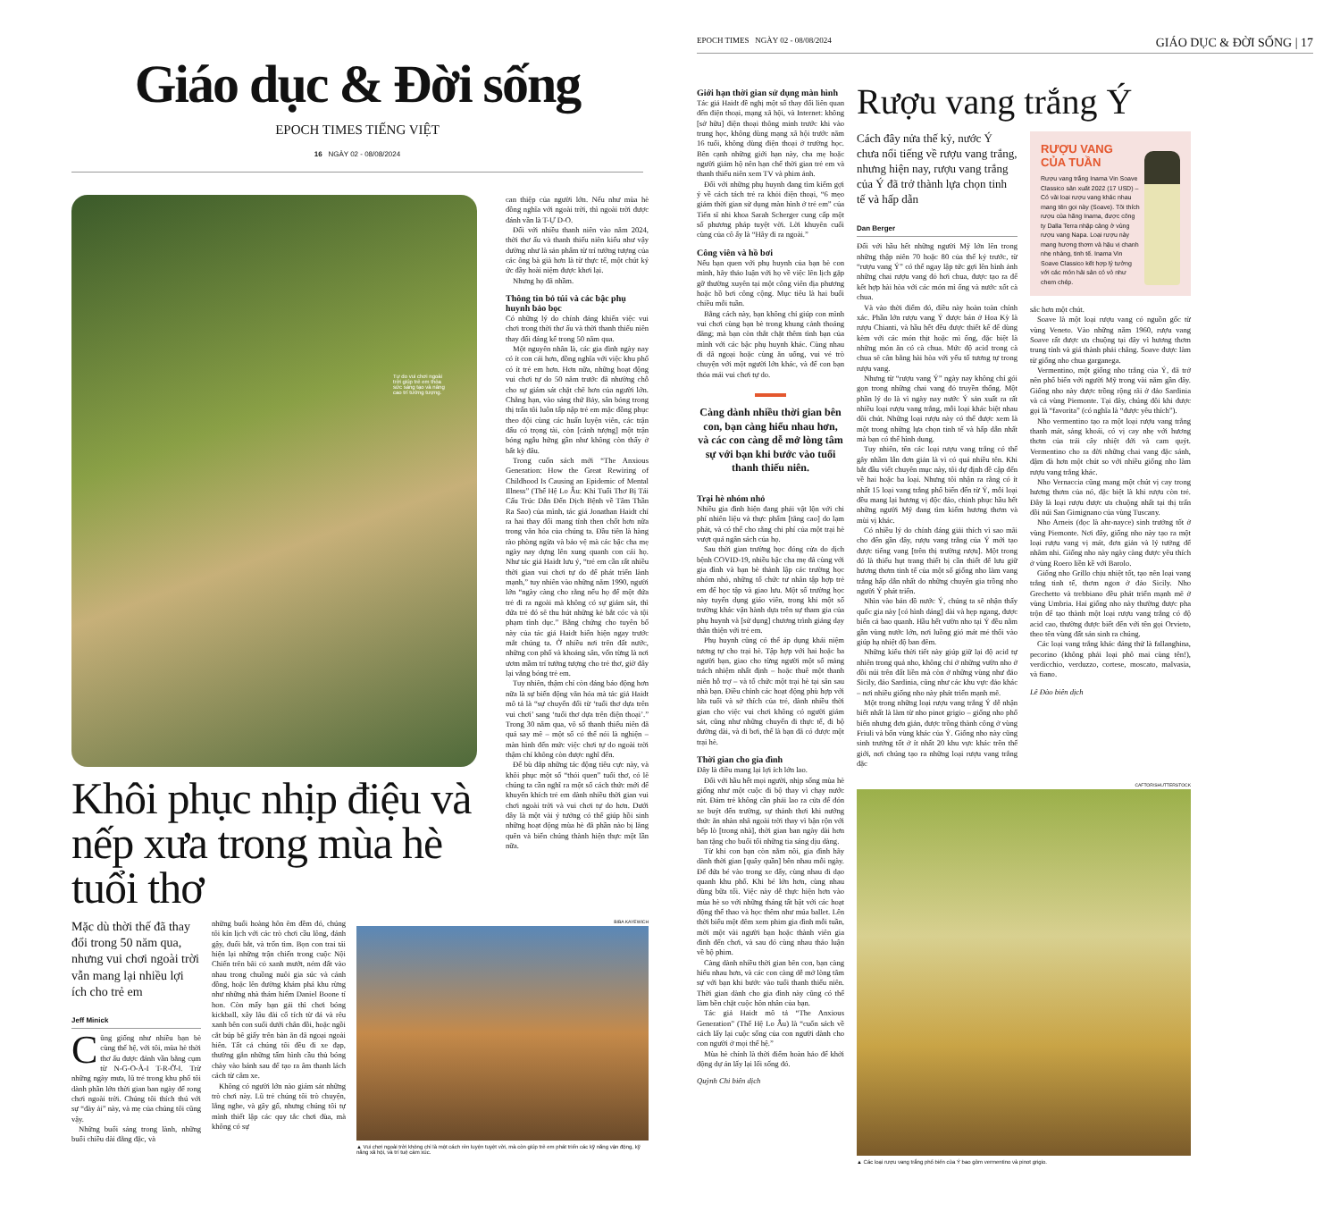Giáo dục & Đời sống
EPOCH TIMES TIẾNG VIỆT
16 NGÀY 02 - 08/08/2024
Khôi phục nhịp điệu và nếp xưa trong mùa hè tuổi thơ
Tự do vui chơi ngoài trời giúp trẻ em thỏa sức sáng tạo và nâng cao trí tưởng tượng.
Mặc dù thời thế đã thay đổi trong 50 năm qua, nhưng vui chơi ngoài trời vẫn mang lại nhiều lợi ích cho trẻ em
Jeff Minick
Cũng giống như nhiều bạn bè cùng thế hệ, với tôi, mùa hè thời thơ ấu được đánh vần bằng cụm từ N-G-O-À-I T-R-Ờ-I. Trừ những ngày mưa, lũ trẻ trong khu phố tôi dành phần lớn thời gian ban ngày để rong chơi ngoài trời. Chúng tôi thích thú với sự “đày ải” này, và mẹ của chúng tôi cũng vậy.
Những buổi sáng trong lành, những buổi chiều dài đằng đặc, và
những buổi hoàng hôn êm đềm đó, chúng tôi kín lịch với các trò chơi cầu lông, đánh gậy, đuổi bắt, và trốn tìm. Bọn con trai tái hiện lại những trận chiến trong cuộc Nội Chiến trên bãi cỏ xanh mướt, ném đất vào nhau trong chuồng nuôi gia súc và cánh đồng, hoặc lên đường khám phá khu rừng như những nhà thám hiểm Daniel Boone tí hon. Còn mấy bạn gái thì chơi bóng kickball, xây lâu đài cổ tích từ đá và rêu xanh bên con suối dưới chân đồi, hoặc ngồi cắt búp bê giấy trên bàn ăn đã ngoại ngoài hiên. Tất cả chúng tôi đều đi xe đạp, thường gắn những tấm hình cầu thủ bóng chày vào bánh sau để tạo ra âm thanh lách cách từ căm xe.
Không có người lớn nào giám sát những trò chơi này. Lũ trẻ chúng tôi trò chuyện, lắng nghe, và gây gổ, nhưng chúng tôi tự mình thiết lập các quy tắc chơi đùa, mà không có sự
can thiệp của người lớn. Nếu như mùa hè đồng nghĩa với ngoài trời, thì ngoài trời được đánh vần là T-Ự D-O.
Đối với nhiều thanh niên vào năm 2024, thời thơ ấu và thanh thiếu niên kiểu như vậy dường như là sản phẩm từ trí tưởng tượng của các ông bà già hơn là từ thực tế, một chút ký ức đầy hoài niệm được khơi lại.
Nhưng họ đã nhầm.
Thông tin bỏ túi và các bậc phụ huynh bảo bọc
Có những lý do chính đáng khiến việc vui chơi trong thời thơ ấu và thời thanh thiếu niên thay đổi đáng kể trong 50 năm qua.
Một nguyên nhân là, các gia đình ngày nay có ít con cái hơn, đồng nghĩa với việc khu phố có ít trẻ em hơn. Hơn nữa, những hoạt động vui chơi tự do 50 năm trước đã nhường chỗ cho sự giám sát chặt chẽ hơn của người lớn. Chẳng hạn, vào sáng thứ Bảy, sân bóng trong thị trấn tôi luôn tấp nập trẻ em mặc đồng phục theo đội cùng các huấn luyện viên, các trận đấu có trọng tài, còn [cảnh tượng] một trận bóng ngẫu hứng gần như không còn thấy ở bất kỳ đâu.
Trong cuốn sách mới “The Anxious Generation: How the Great Rewiring of Childhood Is Causing an Epidemic of Mental Illness” (Thế Hệ Lo Âu: Khi Tuổi Thơ Bị Tái Cấu Trúc Dẫn Đến Dịch Bệnh về Tâm Thần Ra Sao) của mình, tác giả Jonathan Haidt chỉ ra hai thay đổi mang tính then chốt hơn nữa trong văn hóa của chúng ta. Đầu tiên là hàng rào phòng ngừa và bảo vệ mà các bậc cha mẹ ngày nay dựng lên xung quanh con cái họ. Như tác giả Haidt lưu ý, “trẻ em cần rất nhiều thời gian vui chơi tự do để phát triển lành mạnh,” tuy nhiên vào những năm 1990, người lớn “ngày càng cho rằng nếu họ để một đứa trẻ đi ra ngoài mà không có sự giám sát, thì đứa trẻ đó sẽ thu hút những kẻ bắt cóc và tội phạm tình dục.” Bằng chứng cho tuyên bố này của tác giả Haidt hiển hiện ngay trước mắt chúng ta. Ở nhiều nơi trên đất nước, những con phố và khoảng sân, vốn từng là nơi ươm mầm trí tưởng tượng cho trẻ thơ, giờ đây lại vắng bóng trẻ em.
Tuy nhiên, thậm chí còn đáng báo động hơn nữa là sự biến động văn hóa mà tác giả Haidt mô tả là “sự chuyển đổi từ ‘tuổi thơ dựa trên vui chơi’ sang ‘tuổi thơ dựa trên điện thoại’.” Trong 30 năm qua, vô số thanh thiếu niên đã quá say mê – một số có thể nói là nghiện – màn hình đến mức việc chơi tự do ngoài trời thậm chí không còn được nghĩ đến.
Để bù đắp những tác động tiêu cực này, và khôi phục một số “thói quen” tuổi thơ, có lẽ chúng ta cần nghĩ ra một số cách thức mới để khuyến khích trẻ em dành nhiều thời gian vui chơi ngoài trời và vui chơi tự do hơn. Dưới đây là một vài ý tưởng có thể giúp hồi sinh những hoạt động mùa hè đã phần nào bị lãng quên và biến chúng thành hiện thực một lần nữa.
BIBA KAYEWICH
▲ Vui chơi ngoài trời không chỉ là một cách rèn luyện tuyệt vời, mà còn giúp trẻ em phát triển các kỹ năng vận động, kỹ năng xã hội, và trí tuệ cảm xúc.
EPOCH TIMES NGÀY 02 - 08/08/2024 GIÁO DỤC & ĐỜI SỐNG | 17
Giới hạn thời gian sử dụng màn hình
Tác giả Haidt đề nghị một số thay đổi liên quan đến điện thoại, mạng xã hội, và Internet: không [sở hữu] điện thoại thông minh trước khi vào trung học, không dùng mạng xã hội trước năm 16 tuổi, không dùng điện thoại ở trường học. Bên cạnh những giới hạn này, cha mẹ hoặc người giám hộ nên hạn chế thời gian trẻ em và thanh thiếu niên xem TV và phim ảnh.
Đối với những phụ huynh đang tìm kiếm gợi ý về cách tách trẻ ra khỏi điện thoại, “6 mẹo giảm thời gian sử dụng màn hình ở trẻ em” của Tiến sĩ nhi khoa Sarah Scherger cung cấp một số phương pháp tuyệt vời. Lời khuyên cuối cùng của cô ấy là “Hãy đi ra ngoài.”
Công viên và hồ bơi
Nếu bạn quen với phụ huynh của bạn bè con mình, hãy thảo luận với họ về việc lên lịch gặp gỡ thường xuyên tại một công viên địa phương hoặc hồ bơi công cộng. Mục tiêu là hai buổi chiều mỗi tuần.
Bằng cách này, bạn không chỉ giúp con mình vui chơi cùng bạn bè trong khung cảnh thoáng đãng; mà bạn còn thắt chặt thêm tình bạn của mình với các bậc phụ huynh khác. Cùng nhau đi dã ngoại hoặc cùng ăn uống, vui vẻ trò chuyện với một người lớn khác, và để con bạn thỏa mái vui chơi tự do.
Càng dành nhiều thời gian bên con, bạn càng hiểu nhau hơn, và các con càng dễ mở lòng tâm sự với bạn khi bước vào tuổi thanh thiếu niên.
Trại hè nhóm nhỏ
Nhiều gia đình hiện đang phải vật lộn với chi phí nhiên liệu và thực phẩm [tăng cao] do lạm phát, và có thể cho rằng chi phí của một trại hè vượt quá ngân sách của họ.
Sau thời gian trường học đóng cửa do dịch bệnh COVID-19, nhiều bậc cha mẹ đã cùng với gia đình và bạn bè thành lập các trường học nhóm nhỏ, những tổ chức tư nhân tập hợp trẻ em để học tập và giao lưu. Một số trường học này tuyển dụng giáo viên, trong khi một số trường khác vận hành dựa trên sự tham gia của phụ huynh và [sử dụng] chương trình giảng dạy thân thiện với trẻ em.
Phụ huynh cũng có thể áp dụng khái niệm tương tự cho trại hè. Tập hợp với hai hoặc ba người bạn, giao cho từng người một số mảng trách nhiệm nhất định – hoặc thuê một thanh niên hỗ trợ – và tổ chức một trại hè tại sân sau nhà bạn. Điều chỉnh các hoạt động phù hợp với lứa tuổi và sở thích của trẻ, dành nhiều thời gian cho việc vui chơi không có người giám sát, cũng như những chuyến đi thực tế, đi bộ đường dài, và đi bơi, thế là bạn đã có được một trại hè.
Thời gian cho gia đình
Đây là điều mang lại lợi ích lớn lao.
Đối với hầu hết mọi người, nhịp sống mùa hè giống như một cuộc đi bộ thay vì chạy nước rút. Đám trẻ không cần phải lao ra cửa để đón xe buýt đến trường, sự thảnh thơi khi nướng thức ăn nhàn nhã ngoài trời thay vì bận rộn với bếp lò [trong nhà], thời gian ban ngày dài hơn ban tặng cho buổi tối những tia sáng dịu dàng.
Từ khi con bạn còn nằm nôi, gia đình hãy dành thời gian [quây quần] bên nhau mỗi ngày. Để đứa bé vào trong xe đẩy, cùng nhau đi dạo quanh khu phố. Khi bé lớn hơn, cùng nhau dùng bữa tối. Việc này dễ thực hiện hơn vào mùa hè so với những tháng tất bật với các hoạt động thể thao và học thêm như múa ballet. Lên thời biểu một đêm xem phim gia đình mỗi tuần, mời một vài người bạn hoặc thành viên gia đình đến chơi, và sau đó cùng nhau thảo luận về bộ phim.
Càng dành nhiều thời gian bên con, bạn càng hiểu nhau hơn, và các con càng dễ mở lòng tâm sự với bạn khi bước vào tuổi thanh thiếu niên. Thời gian dành cho gia đình này cũng có thể làm bền chặt cuộc hôn nhân của bạn.
Tác giả Haidt mô tả “The Anxious Generation” (Thế Hệ Lo Âu) là “cuốn sách về cách lấy lại cuộc sống của con người dành cho con người ở mọi thế hệ.”
Mùa hè chính là thời điểm hoàn hảo để khởi động dự án lấy lại lối sống đó.
Quỳnh Chi biên dịch
Rượu vang trắng Ý
Cách đây nửa thế kỷ, nước Ý chưa nổi tiếng về rượu vang trắng, nhưng hiện nay, rượu vang trắng của Ý đã trở thành lựa chọn tinh tế và hấp dẫn
Dan Berger
Đối với hầu hết những người Mỹ lớn lên trong những thập niên 70 hoặc 80 của thế kỷ trước, từ “rượu vang Ý” có thể ngay lập tức gợi lên hình ảnh những chai rượu vang đỏ hơi chua, được tạo ra để kết hợp hài hòa với các món mì ống và nước xốt cà chua.
Và vào thời điểm đó, điều này hoàn toàn chính xác. Phần lớn rượu vang Ý được bán ở Hoa Kỳ là rượu Chianti, và hầu hết đều được thiết kế để dùng kèm với các món thịt hoặc mì ống, đặc biệt là những món ăn có cà chua. Mức độ acid trong cà chua sẽ cân bằng hài hòa với yếu tố tương tự trong rượu vang.
Nhưng từ “rượu vang Ý” ngày nay không chỉ gói gọn trong những chai vang đỏ truyền thống. Một phần lý do là vì ngày nay nước Ý sản xuất ra rất nhiều loại rượu vang trắng, mỗi loại khác biệt nhau đôi chút. Những loại rượu này có thể được xem là một trong những lựa chọn tinh tế và hấp dẫn nhất mà bạn có thể hình dung.
Tuy nhiên, tên các loại rượu vang trắng có thể gây nhầm lẫn đơn giản là vì có quá nhiều tên. Khi bắt đầu viết chuyên mục này, tôi dự định đề cập đến về hai hoặc ba loại. Nhưng tôi nhận ra rằng có ít nhất 15 loại vang trắng phổ biến đến từ Ý, mỗi loại đều mang lại hương vị độc đáo, chinh phục hầu hết những người Mỹ đang tìm kiếm hương thơm và mùi vị khác.
Có nhiều lý do chính đáng giải thích vì sao mãi cho đến gần đây, rượu vang trắng của Ý mới tạo được tiếng vang [trên thị trường rượu]. Một trong đó là thiếu hụt trang thiết bị cần thiết để lưu giữ hương thơm tinh tế của một số giống nho làm vang trắng hấp dẫn nhất do những chuyên gia trồng nho người Ý phát triển.
Nhìn vào bản đồ nước Ý, chúng ta sẽ nhận thấy quốc gia này [có hình dáng] dài và hẹp ngang, được biển cả bao quanh. Hầu hết vườn nho tại Ý đều nằm gần vùng nước lớn, nơi luồng gió mát mẻ thổi vào giúp hạ nhiệt độ ban đêm.
Những kiểu thời tiết này giúp giữ lại độ acid tự nhiên trong quả nho, không chỉ ở những vườn nho ở đồi núi trên đất liền mà còn ở những vùng như đảo Sicily, đảo Sardinia, cũng như các khu vực đảo khác – nơi nhiều giống nho này phát triển mạnh mẽ.
Một trong những loại rượu vang trắng Ý dễ nhận biết nhất là làm từ nho pinot grigio – giống nho phổ biến nhưng đơn giản, được trồng thành công ở vùng Friuli và bốn vùng khác của Ý. Giống nho này cũng sinh trưởng tốt ở ít nhất 20 khu vực khác trên thế giới, nơi chúng tạo ra những loại rượu vang trắng đặc
RƯỢU VANG CỦA TUẦN
Rượu vang trắng Inama Vin Soave Classico sản xuất 2022 (17 USD) – Có vài loại rượu vang khác nhau mang tên gọi này (Soave). Tôi thích rượu của hãng Inama, được công ty Dalla Terra nhập cảng ở vùng rượu vang Napa. Loại rượu này mang hương thơm và hậu vị chanh nhẹ nhàng, tinh tế. Inama Vin Soave Classico kết hợp lý tưởng với các món hải sản có vỏ như chem chép.
sắc hơn một chút.
Soave là một loại rượu vang có nguồn gốc từ vùng Veneto. Vào những năm 1960, rượu vang Soave rất được ưa chuộng tại đây vì hương thơm trung tính và giá thành phải chăng. Soave được làm từ giống nho chua garganega.
Vermentino, một giống nho trắng của Ý, đã trở nên phổ biến với người Mỹ trong vài năm gần đây. Giống nho này được trồng rộng rãi ở đảo Sardinia và cả vùng Piemonte. Tại đây, chúng đôi khi được gọi là “favorita” (có nghĩa là “được yêu thích”).
Nho vermentino tạo ra một loại rượu vang trắng thanh mát, sảng khoái, có vị cay nhẹ với hương thơm của trái cây nhiệt đới và cam quýt. Vermentino cho ra đời những chai vang đặc sánh, đậm đà hơn một chút so với nhiều giống nho làm rượu vang trắng khác.
Nho Vernaccia cũng mang một chút vị cay trong hương thơm của nó, đặc biệt là khi rượu còn trẻ. Đây là loại rượu được ưa chuộng nhất tại thị trấn đồi núi San Gimignano của vùng Tuscany.
Nho Arneis (đọc là ahr-nayce) sinh trưởng tốt ở vùng Piemonte. Nơi đây, giống nho này tạo ra một loại rượu vang vị mát, đơn giản và lý tưởng để nhâm nhi. Giống nho này ngày càng được yêu thích ở vùng Roero liền kề với Barolo.
Giống nho Grillo chịu nhiệt tốt, tạo nên loại vang trắng tinh tế, thơm ngon ở đảo Sicily. Nho Grechetto và trebbiano đều phát triển mạnh mẽ ở vùng Umbria. Hai giống nho này thường được pha trộn để tạo thành một loại rượu vang trắng có độ acid cao, thường được biết đến với tên gọi Orvieto, theo tên vùng đất sản sinh ra chúng.
Các loại vang trắng khác đáng thử là fallanghina, pecorino (không phải loại phô mai cùng tên!), verdicchio, verduzzo, cortese, moscato, malvasia, và fiano.
Lê Đào biên dịch
CAFTOR/SHUTTERSTOCK
▲ Các loại rượu vang trắng phổ biến của Ý bao gồm vermentino và pinot grigio.